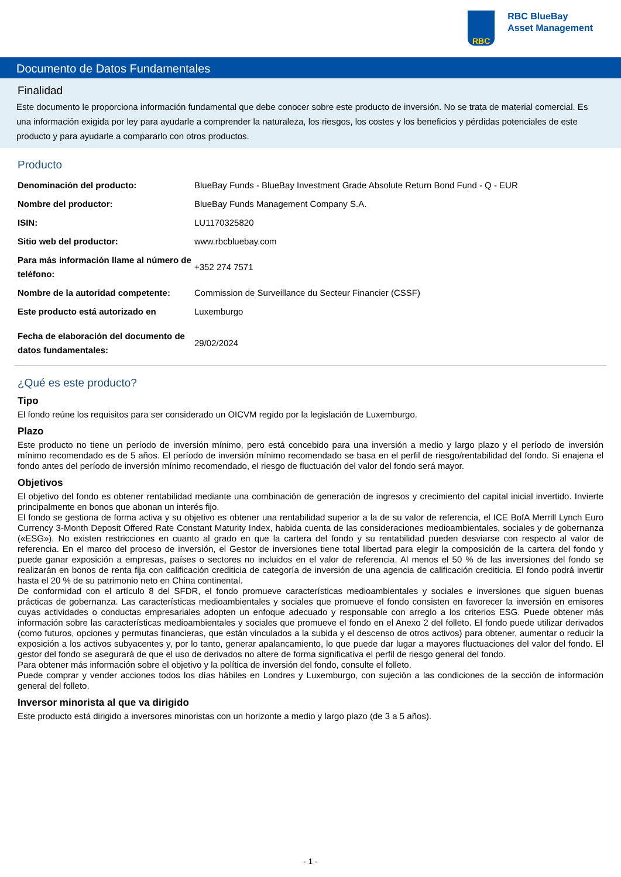RBC
RBC BlueBay
Asset Management
Documento de Datos Fundamentales
Finalidad
Este documento le proporciona información fundamental que debe conocer sobre este producto de inversión. No se trata de material comercial. Es una información exigida por ley para ayudarle a comprender la naturaleza, los riesgos, los costes y los beneficios y pérdidas potenciales de este producto y para ayudarle a compararlo con otros productos.
Producto
| Denominación del producto: | BlueBay Funds - BlueBay Investment Grade Absolute Return Bond Fund - Q - EUR |
| Nombre del productor: | BlueBay Funds Management Company S.A. |
| ISIN: | LU1170325820 |
| Sitio web del productor: | www.rbcbluebay.com |
| Para más información llame al número de teléfono: | +352 274 7571 |
| Nombre de la autoridad competente: | Commission de Surveillance du Secteur Financier (CSSF) |
| Este producto está autorizado en | Luxemburgo |
| Fecha de elaboración del documento de datos fundamentales: | 29/02/2024 |
¿Qué es este producto?
Tipo
El fondo reúne los requisitos para ser considerado un OICVM regido por la legislación de Luxemburgo.
Plazo
Este producto no tiene un período de inversión mínimo, pero está concebido para una inversión a medio y largo plazo y el período de inversión mínimo recomendado es de 5 años. El período de inversión mínimo recomendado se basa en el perfil de riesgo/rentabilidad del fondo. Si enajena el fondo antes del período de inversión mínimo recomendado, el riesgo de fluctuación del valor del fondo será mayor.
Objetivos
El objetivo del fondo es obtener rentabilidad mediante una combinación de generación de ingresos y crecimiento del capital inicial invertido. Invierte principalmente en bonos que abonan un interés fijo.
El fondo se gestiona de forma activa y su objetivo es obtener una rentabilidad superior a la de su valor de referencia, el ICE BofA Merrill Lynch Euro Currency 3-Month Deposit Offered Rate Constant Maturity Index, habida cuenta de las consideraciones medioambientales, sociales y de gobernanza («ESG»). No existen restricciones en cuanto al grado en que la cartera del fondo y su rentabilidad pueden desviarse con respecto al valor de referencia. En el marco del proceso de inversión, el Gestor de inversiones tiene total libertad para elegir la composición de la cartera del fondo y puede ganar exposición a empresas, países o sectores no incluidos en el valor de referencia. Al menos el 50 % de las inversiones del fondo se realizarán en bonos de renta fija con calificación crediticia de categoría de inversión de una agencia de calificación crediticia. El fondo podrá invertir hasta el 20 % de su patrimonio neto en China continental.
De conformidad con el artículo 8 del SFDR, el fondo promueve características medioambientales y sociales e inversiones que siguen buenas prácticas de gobernanza. Las características medioambientales y sociales que promueve el fondo consisten en favorecer la inversión en emisores cuyas actividades o conductas empresariales adopten un enfoque adecuado y responsable con arreglo a los criterios ESG. Puede obtener más información sobre las características medioambientales y sociales que promueve el fondo en el Anexo 2 del folleto. El fondo puede utilizar derivados (como futuros, opciones y permutas financieras, que están vinculados a la subida y el descenso de otros activos) para obtener, aumentar o reducir la exposición a los activos subyacentes y, por lo tanto, generar apalancamiento, lo que puede dar lugar a mayores fluctuaciones del valor del fondo. El gestor del fondo se asegurará de que el uso de derivados no altere de forma significativa el perfil de riesgo general del fondo.
Para obtener más información sobre el objetivo y la política de inversión del fondo, consulte el folleto.
Puede comprar y vender acciones todos los días hábiles en Londres y Luxemburgo, con sujeción a las condiciones de la sección de información general del folleto.
Inversor minorista al que va dirigido
Este producto está dirigido a inversores minoristas con un horizonte a medio y largo plazo (de 3 a 5 años).
- 1 -